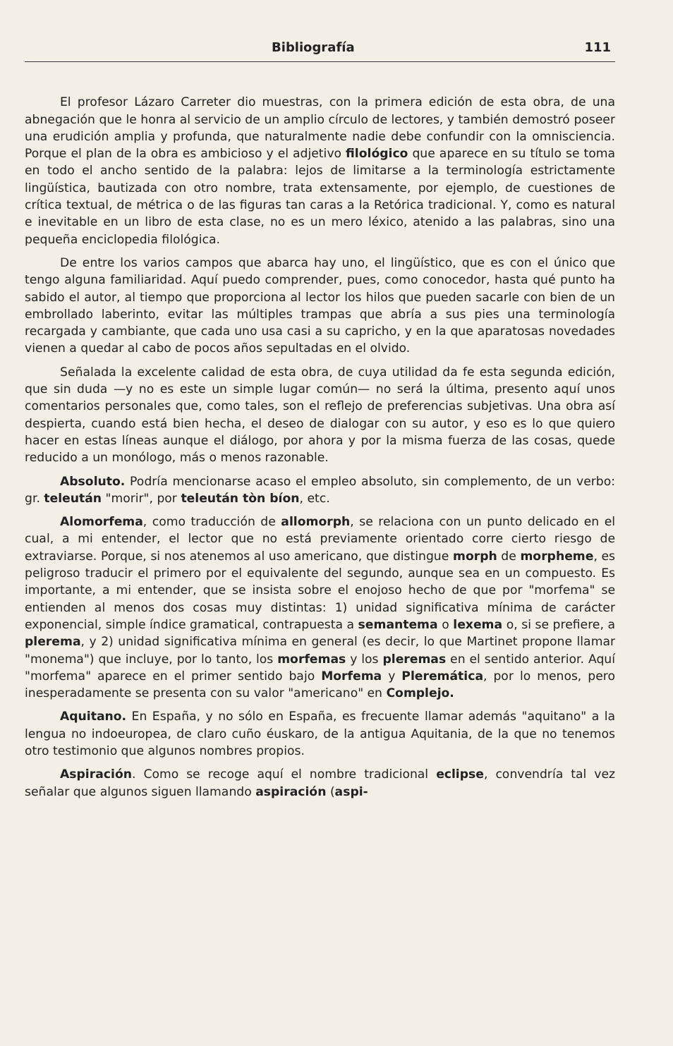Bibliografía 111
El profesor Lázaro Carreter dio muestras, con la primera edición de esta obra, de una abnegación que le honra al servicio de un amplio círculo de lectores, y también demostró poseer una erudición amplia y profunda, que naturalmente nadie debe confundir con la omnisciencia. Porque el plan de la obra es ambicioso y el adjetivo filológico que aparece en su título se toma en todo el ancho sentido de la palabra: lejos de limitarse a la terminología estrictamente lingüística, bautizada con otro nombre, trata extensamente, por ejemplo, de cuestiones de crítica textual, de métrica o de las figuras tan caras a la Retórica tradicional. Y, como es natural e inevitable en un libro de esta clase, no es un mero léxico, atenido a las palabras, sino una pequeña enciclopedia filológica.
De entre los varios campos que abarca hay uno, el lingüístico, que es con el único que tengo alguna familiaridad. Aquí puedo comprender, pues, como conocedor, hasta qué punto ha sabido el autor, al tiempo que proporciona al lector los hilos que pueden sacarle con bien de un embrollado laberinto, evitar las múltiples trampas que abría a sus pies una terminología recargada y cambiante, que cada uno usa casi a su capricho, y en la que aparatosas novedades vienen a quedar al cabo de pocos años sepultadas en el olvido.
Señalada la excelente calidad de esta obra, de cuya utilidad da fe esta segunda edición, que sin duda —y no es este un simple lugar común— no será la última, presento aquí unos comentarios personales que, como tales, son el reflejo de preferencias subjetivas. Una obra así despierta, cuando está bien hecha, el deseo de dialogar con su autor, y eso es lo que quiero hacer en estas líneas aunque el diálogo, por ahora y por la misma fuerza de las cosas, quede reducido a un monólogo, más o menos razonable.
Absoluto. Podría mencionarse acaso el empleo absoluto, sin complemento, de un verbo: gr. teleután "morir", por teleután tòn bíon, etc.
Alomorfema, como traducción de allomorph, se relaciona con un punto delicado en el cual, a mi entender, el lector que no está previamente orientado corre cierto riesgo de extraviarse. Porque, si nos atenemos al uso americano, que distingue morph de morpheme, es peligroso traducir el primero por el equivalente del segundo, aunque sea en un compuesto. Es importante, a mi entender, que se insista sobre el enojoso hecho de que por "morfema" se entienden al menos dos cosas muy distintas: 1) unidad significativa mínima de carácter exponencial, simple índice gramatical, contrapuesta a semantema o lexema o, si se prefiere, a plerema, y 2) unidad significativa mínima en general (es decir, lo que Martinet propone llamar "monema") que incluye, por lo tanto, los morfemas y los pleremas en el sentido anterior. Aquí "morfema" aparece en el primer sentido bajo Morfema y Pleremática, por lo menos, pero inesperadamente se presenta con su valor "americano" en Complejo.
Aquitano. En España, y no sólo en España, es frecuente llamar además "aquitano" a la lengua no indoeuropea, de claro cuño éuskaro, de la antigua Aquitania, de la que no tenemos otro testimonio que algunos nombres propios.
Aspiración. Como se recoge aquí el nombre tradicional eclipse, convendría tal vez señalar que algunos siguen llamando aspiración (aspi-